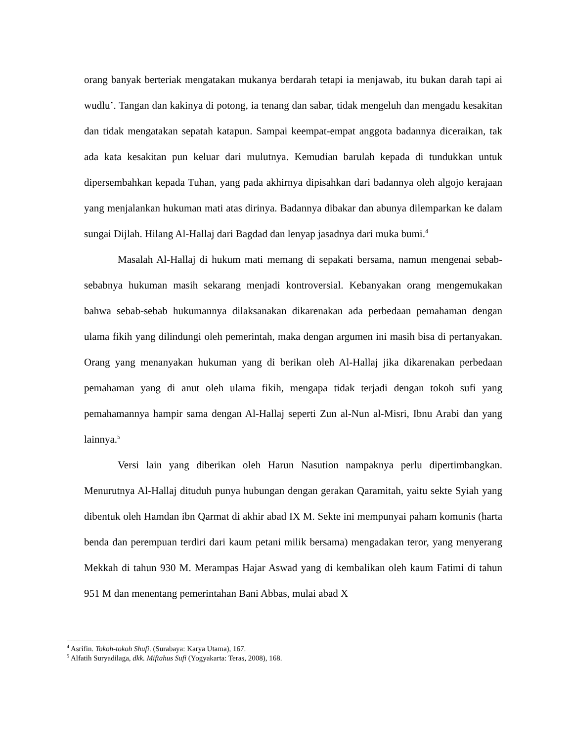orang banyak berteriak mengatakan mukanya berdarah tetapi ia menjawab, itu bukan darah tapi ai wudlu’. Tangan dan kakinya di potong, ia tenang dan sabar, tidak mengeluh dan mengadu kesakitan dan tidak mengatakan sepatah katapun. Sampai keempat-empat anggota badannya diceraikan, tak ada kata kesakitan pun keluar dari mulutnya. Kemudian barulah kepada di tundukkan untuk dipersembahkan kepada Tuhan, yang pada akhirnya dipisahkan dari badannya oleh algojo kerajaan yang menjalankan hukuman mati atas dirinya. Badannya dibakar dan abunya dilemparkan ke dalam sungai Dijlah. Hilang Al-Hallaj dari Bagdad dan lenyap jasadnya dari muka bumi.<sup>4</sup>
Masalah Al-Hallaj di hukum mati memang di sepakati bersama, namun mengenai sebab-sebabnya hukuman masih sekarang menjadi kontroversial. Kebanyakan orang mengemukakan bahwa sebab-sebab hukumannya dilaksanakan dikarenakan ada perbedaan pemahaman dengan ulama fikih yang dilindungi oleh pemerintah, maka dengan argumen ini masih bisa di pertanyakan. Orang yang menanyakan hukuman yang di berikan oleh Al-Hallaj jika dikarenakan perbedaan pemahaman yang di anut oleh ulama fikih, mengapa tidak terjadi dengan tokoh sufi yang pemahamannya hampir sama dengan Al-Hallaj seperti Zun al-Nun al-Misri, Ibnu Arabi dan yang lainnya.<sup>5</sup>
Versi lain yang diberikan oleh Harun Nasution nampaknya perlu dipertimbangkan. Menurutnya Al-Hallaj dituduh punya hubungan dengan gerakan Qaramitah, yaitu sekte Syiah yang dibentuk oleh Hamdan ibn Qarmat di akhir abad IX M. Sekte ini mempunyai paham komunis (harta benda dan perempuan terdiri dari kaum petani milik bersama) mengadakan teror, yang menyerang Mekkah di tahun 930 M. Merampas Hajar Aswad yang di kembalikan oleh kaum Fatimi di tahun 951 M dan menentang pemerintahan Bani Abbas, mulai abad X
<sup>4</sup> Asrifin. Tokoh-tokoh Shufi. (Surabaya: Karya Utama), 167.
<sup>5</sup> Alfatih Suryadilaga, dkk. Miftahus Sufi (Yogyakarta: Teras, 2008), 168.